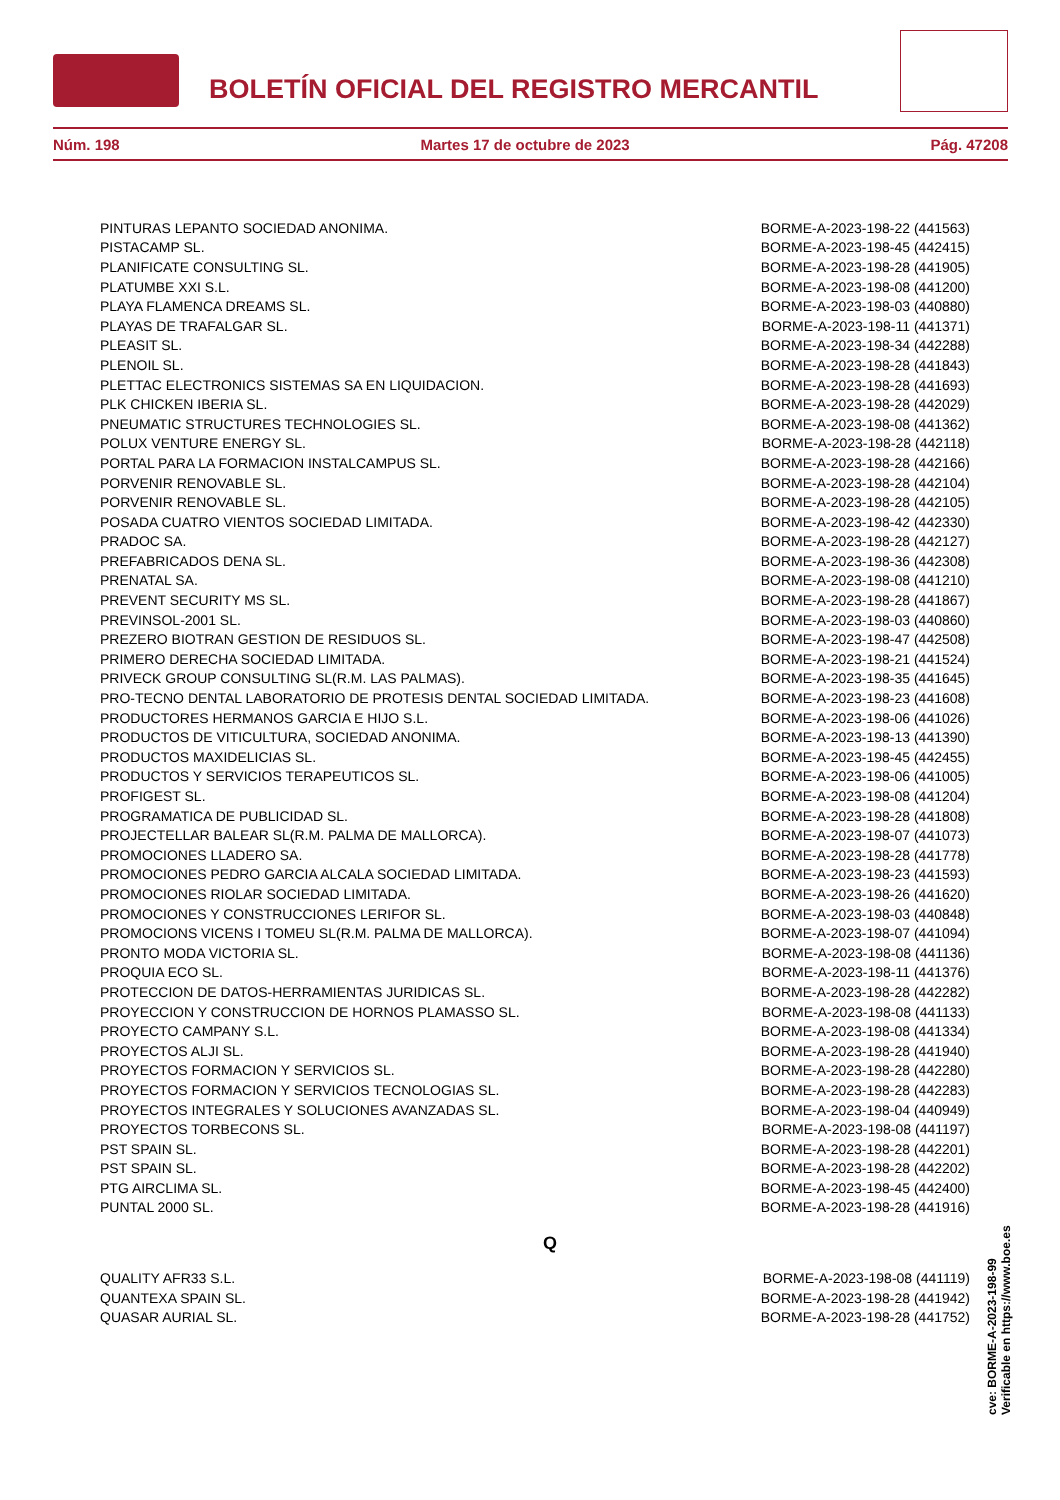BOLETÍN OFICIAL DEL REGISTRO MERCANTIL
Núm. 198 Martes 17 de octubre de 2023 Pág. 47208
| PINTURAS LEPANTO SOCIEDAD ANONIMA. | BORME-A-2023-198-22 (441563) |
| PISTACAMP SL. | BORME-A-2023-198-45 (442415) |
| PLANIFICATE CONSULTING SL. | BORME-A-2023-198-28 (441905) |
| PLATUMBE XXI S.L. | BORME-A-2023-198-08 (441200) |
| PLAYA FLAMENCA DREAMS SL. | BORME-A-2023-198-03 (440880) |
| PLAYAS DE TRAFALGAR SL. | BORME-A-2023-198-11 (441371) |
| PLEASIT SL. | BORME-A-2023-198-34 (442288) |
| PLENOIL SL. | BORME-A-2023-198-28 (441843) |
| PLETTAC ELECTRONICS SISTEMAS SA EN LIQUIDACION. | BORME-A-2023-198-28 (441693) |
| PLK CHICKEN IBERIA SL. | BORME-A-2023-198-28 (442029) |
| PNEUMATIC STRUCTURES TECHNOLOGIES SL. | BORME-A-2023-198-08 (441362) |
| POLUX VENTURE ENERGY SL. | BORME-A-2023-198-28 (442118) |
| PORTAL PARA LA FORMACION INSTALCAMPUS SL. | BORME-A-2023-198-28 (442166) |
| PORVENIR RENOVABLE SL. | BORME-A-2023-198-28 (442104) |
| PORVENIR RENOVABLE SL. | BORME-A-2023-198-28 (442105) |
| POSADA CUATRO VIENTOS SOCIEDAD LIMITADA. | BORME-A-2023-198-42 (442330) |
| PRADOC SA. | BORME-A-2023-198-28 (442127) |
| PREFABRICADOS DENA SL. | BORME-A-2023-198-36 (442308) |
| PRENATAL SA. | BORME-A-2023-198-08 (441210) |
| PREVENT SECURITY MS SL. | BORME-A-2023-198-28 (441867) |
| PREVINSOL-2001 SL. | BORME-A-2023-198-03 (440860) |
| PREZERO BIOTRAN GESTION DE RESIDUOS SL. | BORME-A-2023-198-47 (442508) |
| PRIMERO DERECHA SOCIEDAD LIMITADA. | BORME-A-2023-198-21 (441524) |
| PRIVECK GROUP CONSULTING SL(R.M. LAS PALMAS). | BORME-A-2023-198-35 (441645) |
| PRO-TECNO DENTAL LABORATORIO DE PROTESIS DENTAL SOCIEDAD LIMITADA. | BORME-A-2023-198-23 (441608) |
| PRODUCTORES HERMANOS GARCIA E HIJO S.L. | BORME-A-2023-198-06 (441026) |
| PRODUCTOS DE VITICULTURA, SOCIEDAD ANONIMA. | BORME-A-2023-198-13 (441390) |
| PRODUCTOS MAXIDELICIAS SL. | BORME-A-2023-198-45 (442455) |
| PRODUCTOS Y SERVICIOS TERAPEUTICOS SL. | BORME-A-2023-198-06 (441005) |
| PROFIGEST SL. | BORME-A-2023-198-08 (441204) |
| PROGRAMATICA DE PUBLICIDAD SL. | BORME-A-2023-198-28 (441808) |
| PROJECTELLAR BALEAR SL(R.M. PALMA DE MALLORCA). | BORME-A-2023-198-07 (441073) |
| PROMOCIONES LLADERO SA. | BORME-A-2023-198-28 (441778) |
| PROMOCIONES PEDRO GARCIA ALCALA SOCIEDAD LIMITADA. | BORME-A-2023-198-23 (441593) |
| PROMOCIONES RIOLAR SOCIEDAD LIMITADA. | BORME-A-2023-198-26 (441620) |
| PROMOCIONES Y CONSTRUCCIONES LERIFOR SL. | BORME-A-2023-198-03 (440848) |
| PROMOCIONS VICENS I TOMEU SL(R.M. PALMA DE MALLORCA). | BORME-A-2023-198-07 (441094) |
| PRONTO MODA VICTORIA SL. | BORME-A-2023-198-08 (441136) |
| PROQUIA ECO SL. | BORME-A-2023-198-11 (441376) |
| PROTECCION DE DATOS-HERRAMIENTAS JURIDICAS SL. | BORME-A-2023-198-28 (442282) |
| PROYECCION Y CONSTRUCCION DE HORNOS PLAMASSO SL. | BORME-A-2023-198-08 (441133) |
| PROYECTO CAMPANY S.L. | BORME-A-2023-198-08 (441334) |
| PROYECTOS ALJI SL. | BORME-A-2023-198-28 (441940) |
| PROYECTOS FORMACION Y SERVICIOS SL. | BORME-A-2023-198-28 (442280) |
| PROYECTOS FORMACION Y SERVICIOS TECNOLOGIAS SL. | BORME-A-2023-198-28 (442283) |
| PROYECTOS INTEGRALES Y SOLUCIONES AVANZADAS SL. | BORME-A-2023-198-04 (440949) |
| PROYECTOS TORBECONS SL. | BORME-A-2023-198-08 (441197) |
| PST SPAIN SL. | BORME-A-2023-198-28 (442201) |
| PST SPAIN SL. | BORME-A-2023-198-28 (442202) |
| PTG AIRCLIMA SL. | BORME-A-2023-198-45 (442400) |
| PUNTAL 2000 SL. | BORME-A-2023-198-28 (441916) |
Q
| QUALITY AFR33 S.L. | BORME-A-2023-198-08 (441119) |
| QUANTEXA SPAIN SL. | BORME-A-2023-198-28 (441942) |
| QUASAR AURIAL SL. | BORME-A-2023-198-28 (441752) |
cve: BORME-A-2023-198-99
Verificable en https://www.boe.es